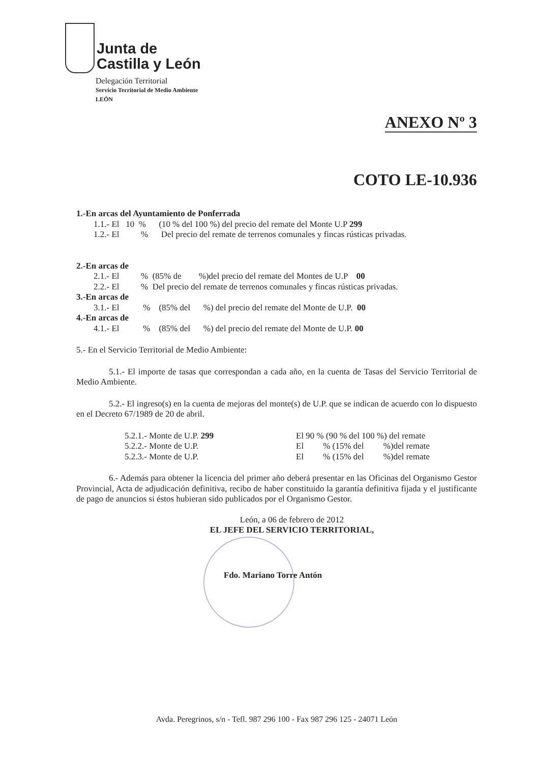Junta de
Castilla y León
Delegación Territorial
Servicio Territorial de Medio Ambiente
LEÓN
ANEXO Nº 3
COTO LE-10.936
1.-En arcas del Ayuntamiento de Ponferrada
1.1.- El 10 % (10 % del 100 %) del precio del remate del Monte U.P 299
1.2.- El % Del precio del remate de terrenos comunales y fincas rústicas privadas.
2.-En arcas de
2.1.- El % (85% de %)del precio del remate del Montes de U.P 00
2.2.- El % Del precio del remate de terrenos comunales y fincas rústicas privadas.
3.-En arcas de
3.1.- El % (85% del %) del precio del remate del Monte de U.P. 00
4.-En arcas de
4.1.- El % (85% del %) del precio del remate del Monte de U.P. 00
5.- En el Servicio Territorial de Medio Ambiente:
5.1.- El importe de tasas que correspondan a cada año, en la cuenta de Tasas del Servicio Territorial de Medio Ambiente.
5.2.- El ingreso(s) en la cuenta de mejoras del monte(s) de U.P. que se indican de acuerdo con lo dispuesto en el Decreto 67/1989 de 20 de abril.
5.2.1.- Monte de U.P. 299 El 90 % (90 % del 100 %) del remate
5.2.2.- Monte de U.P. El % (15% del %)del remate
5.2.3.- Monte de U.P. El % (15% del %)del remate
6.- Además para obtener la licencia del primer año deberá presentar en las Oficinas del Organismo Gestor Provincial, Acta de adjudicación definitiva, recibo de haber constituido la garantía definitiva fijada y el justificante de pago de anuncios si éstos hubieran sido publicados por el Organismo Gestor.
León, a 06 de febrero de 2012
EL JEFE DEL SERVICIO TERRITORIAL,
Fdo. Mariano Torre Antón
Avda. Peregrinos, s/n - Tefl. 987 296 100 - Fax 987 296 125 - 24071 León